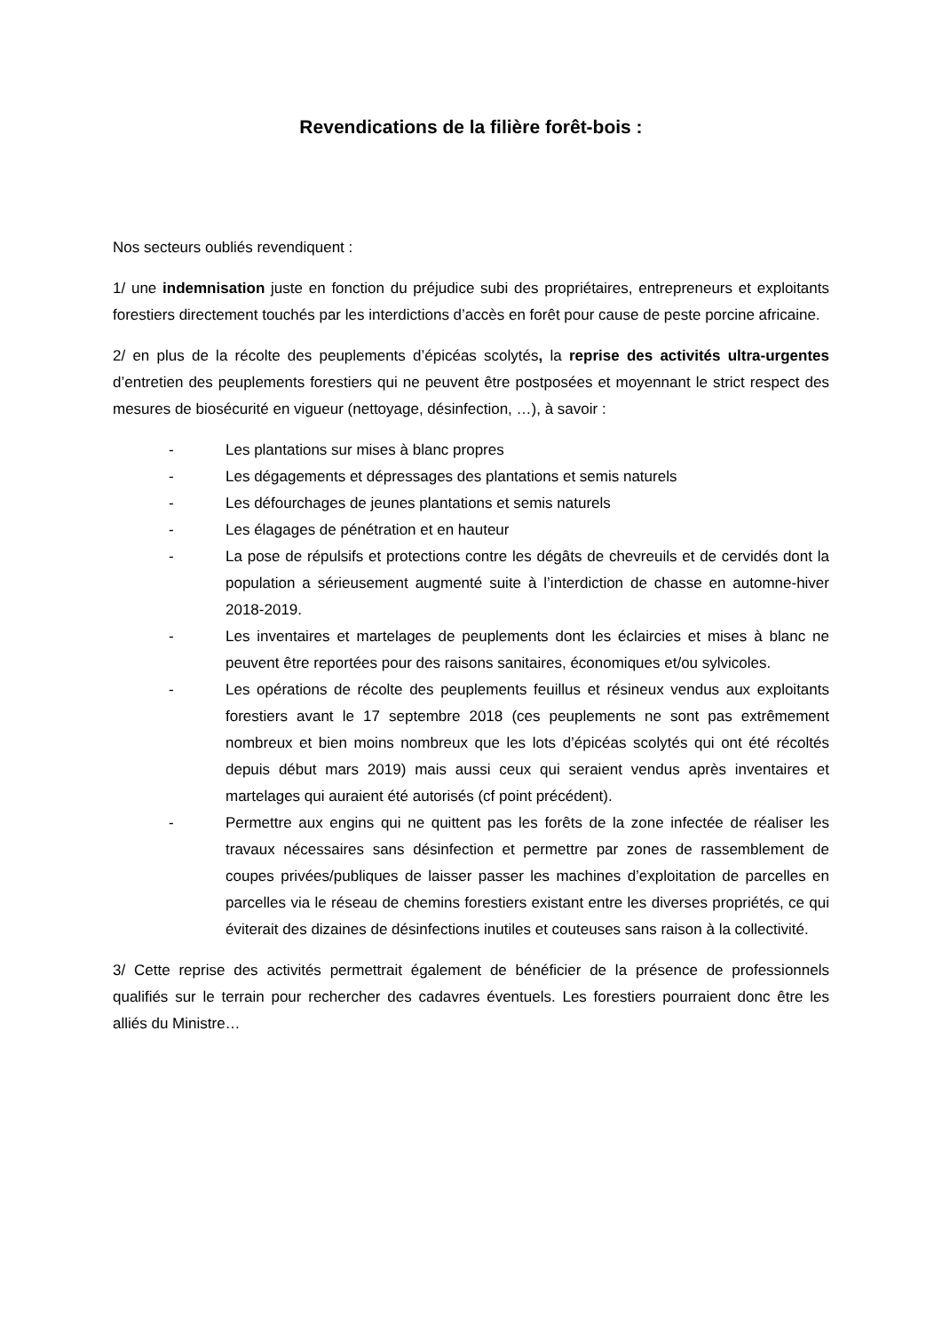Revendications de la filière forêt-bois :
Nos secteurs oubliés revendiquent :
1/ une indemnisation juste en fonction du préjudice subi des propriétaires, entrepreneurs et exploitants forestiers directement touchés par les interdictions d’accès en forêt pour cause de peste porcine africaine.
2/ en plus de la récolte des peuplements d’épicéas scolytés, la reprise des activités ultra-urgentes d’entretien des peuplements forestiers qui ne peuvent être postposées et moyennant le strict respect des mesures de biosécurité en vigueur (nettoyage, désinfection, …), à savoir :
- Les plantations sur mises à blanc propres
- Les dégagements et dépressages des plantations et semis naturels
- Les défourchages de jeunes plantations et semis naturels
- Les élagages de pénétration et en hauteur
- La pose de répulsifs et protections contre les dégâts de chevreuils et de cervidés dont la population a sérieusement augmenté suite à l’interdiction de chasse en automne-hiver 2018-2019.
- Les inventaires et martelages de peuplements dont les éclaircies et mises à blanc ne peuvent être reportées pour des raisons sanitaires, économiques et/ou sylvicoles.
- Les opérations de récolte des peuplements feuillus et résineux vendus aux exploitants forestiers avant le 17 septembre 2018 (ces peuplements ne sont pas extrêmement nombreux et bien moins nombreux que les lots d’épicéas scolytés qui ont été récoltés depuis début mars 2019) mais aussi ceux qui seraient vendus après inventaires et martelages qui auraient été autorisés (cf point précédent).
- Permettre aux engins qui ne quittent pas les forêts de la zone infectée de réaliser les travaux nécessaires sans désinfection et permettre par zones de rassemblement de coupes privées/publiques de laisser passer les machines d’exploitation de parcelles en parcelles via le réseau de chemins forestiers existant entre les diverses propriétés, ce qui éviterait des dizaines de désinfections inutiles et couteuses sans raison à la collectivité.
3/ Cette reprise des activités permettrait également de bénéficier de la présence de professionnels qualifiés sur le terrain pour rechercher des cadavres éventuels. Les forestiers pourraient donc être les alliés du Ministre…